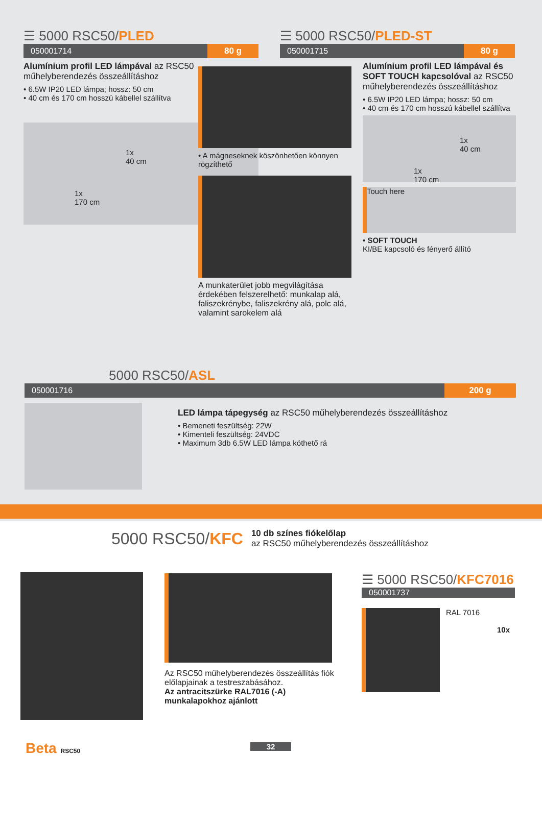☰ 5000 RSC50/PLED
050001714 80 g
Alumínium profil LED lámpával az RSC50 műhelyberendezés összeállításhoz
• 6.5W IP20 LED lámpa; hossz: 50 cm
• 40 cm és 170 cm hosszú kábellel szállítva
1x
40 cm
1x
170 cm
• A mágneseknek köszönhetően könnyen rögzíthető
A munkaterület jobb megvilágítása érdekében felszerelhető: munkalap alá, faliszekrénybe, faliszekrény alá, polc alá, valamint sarokelem alá
☰ 5000 RSC50/PLED-ST
050001715 80 g
Alumínium profil LED lámpával és SOFT TOUCH kapcsolóval az RSC50 műhelyberendezés összeállításhoz
• 6.5W IP20 LED lámpa; hossz: 50 cm
• 40 cm és 170 cm hosszú kábellel szállítva
1x
40 cm
1x
170 cm
Touch here
• SOFT TOUCH
KI/BE kapcsoló és fényerő állító
5000 RSC50/ASL
050001716 200 g
LED lámpa tápegység az RSC50 műhelyberendezés összeállításhoz
• Bemeneti feszültség: 22W
• Kimenteli feszültség: 24VDC
• Maximum 3db 6.5W LED lámpa köthető rá
5000 RSC50/KFC 10 db színes fiókelőlap
az RSC50 műhelyberendezés összeállításhoz
Az RSC50 műhelyberendezés összeállítás fiók előlapjainak a testreszabásához.
Az antracitszürke RAL7016 (-A) munkalapokhoz ajánlott
☰ 5000 RSC50/KFC7016
050001737
RAL 7016
10x
Beta RSC50 32